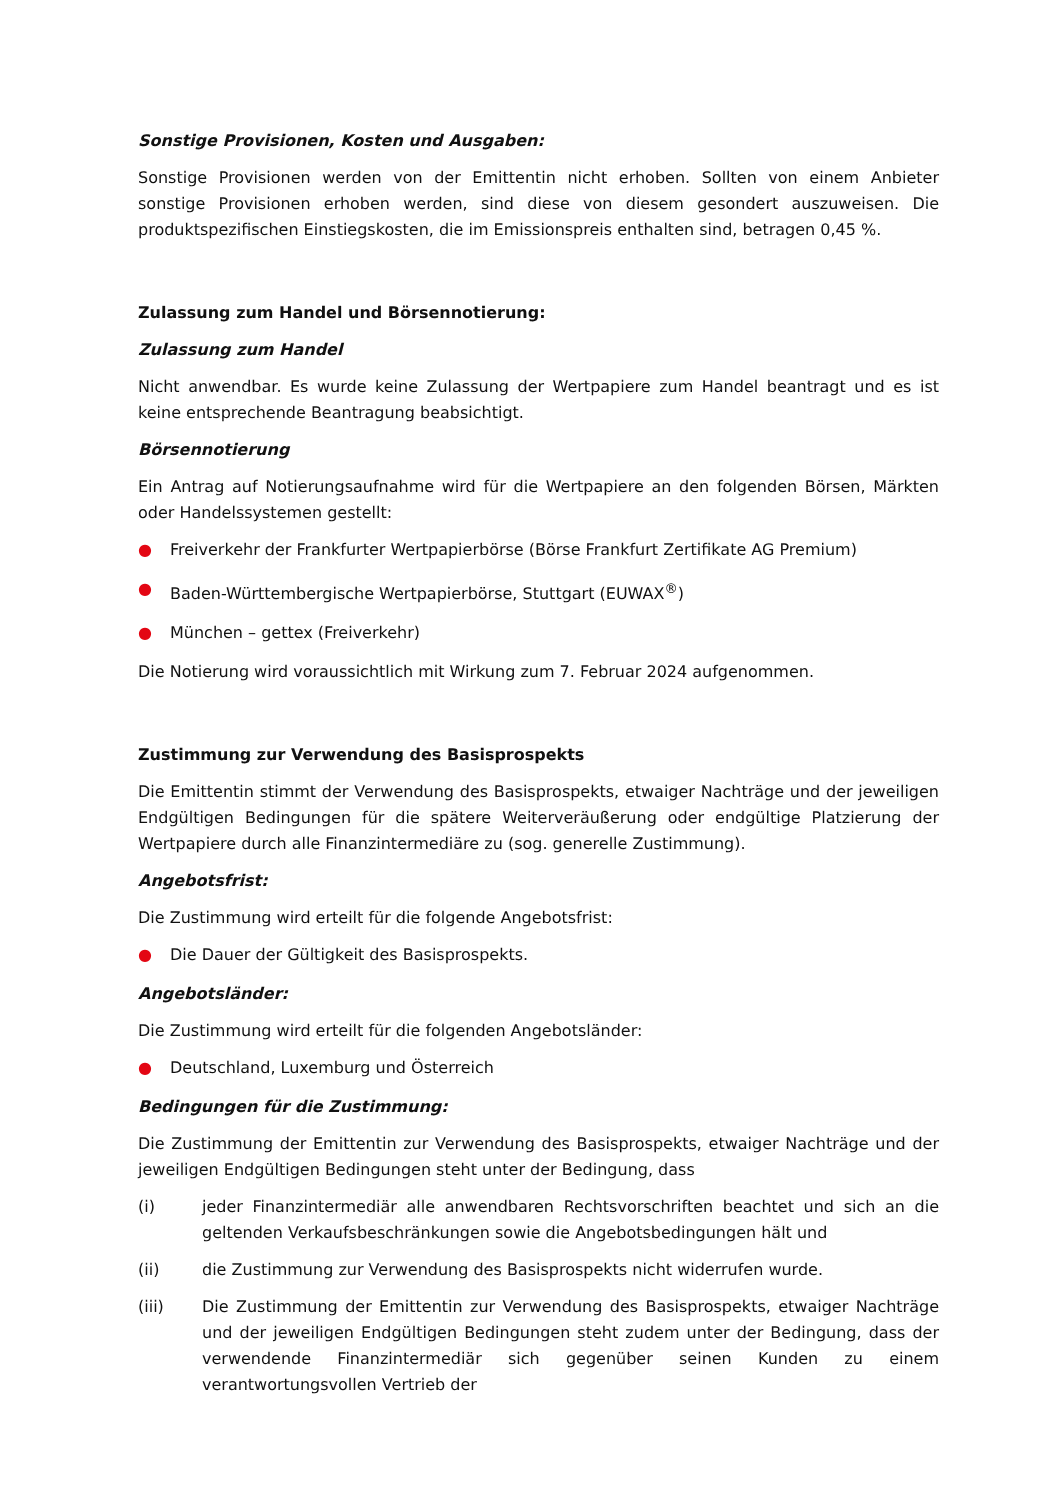Sonstige Provisionen, Kosten und Ausgaben:
Sonstige Provisionen werden von der Emittentin nicht erhoben. Sollten von einem Anbieter sonstige Provisionen erhoben werden, sind diese von diesem gesondert auszuweisen. Die produktspezifischen Einstiegskosten, die im Emissionspreis enthalten sind, betragen 0,45 %.
Zulassung zum Handel und Börsennotierung:
Zulassung zum Handel
Nicht anwendbar. Es wurde keine Zulassung der Wertpapiere zum Handel beantragt und es ist keine entsprechende Beantragung beabsichtigt.
Börsennotierung
Ein Antrag auf Notierungsaufnahme wird für die Wertpapiere an den folgenden Börsen, Märkten oder Handelssystemen gestellt:
● Freiverkehr der Frankfurter Wertpapierbörse (Börse Frankfurt Zertifikate AG Premium)
● Baden-Württembergische Wertpapierbörse, Stuttgart (EUWAX<sup>®</sup>)
● München – gettex (Freiverkehr)
Die Notierung wird voraussichtlich mit Wirkung zum 7. Februar 2024 aufgenommen.
Zustimmung zur Verwendung des Basisprospekts
Die Emittentin stimmt der Verwendung des Basisprospekts, etwaiger Nachträge und der jeweiligen Endgültigen Bedingungen für die spätere Weiterveräußerung oder endgültige Platzierung der Wertpapiere durch alle Finanzintermediäre zu (sog. generelle Zustimmung).
Angebotsfrist:
Die Zustimmung wird erteilt für die folgende Angebotsfrist:
● Die Dauer der Gültigkeit des Basisprospekts.
Angebotsländer:
Die Zustimmung wird erteilt für die folgenden Angebotsländer:
● Deutschland, Luxemburg und Österreich
Bedingungen für die Zustimmung:
Die Zustimmung der Emittentin zur Verwendung des Basisprospekts, etwaiger Nachträge und der jeweiligen Endgültigen Bedingungen steht unter der Bedingung, dass
(i) jeder Finanzintermediär alle anwendbaren Rechtsvorschriften beachtet und sich an die geltenden Verkaufsbeschränkungen sowie die Angebotsbedingungen hält und
(ii) die Zustimmung zur Verwendung des Basisprospekts nicht widerrufen wurde.
(iii) Die Zustimmung der Emittentin zur Verwendung des Basisprospekts, etwaiger Nachträge und der jeweiligen Endgültigen Bedingungen steht zudem unter der Bedingung, dass der verwendende Finanzintermediär sich gegenüber seinen Kunden zu einem verantwortungsvollen Vertrieb der